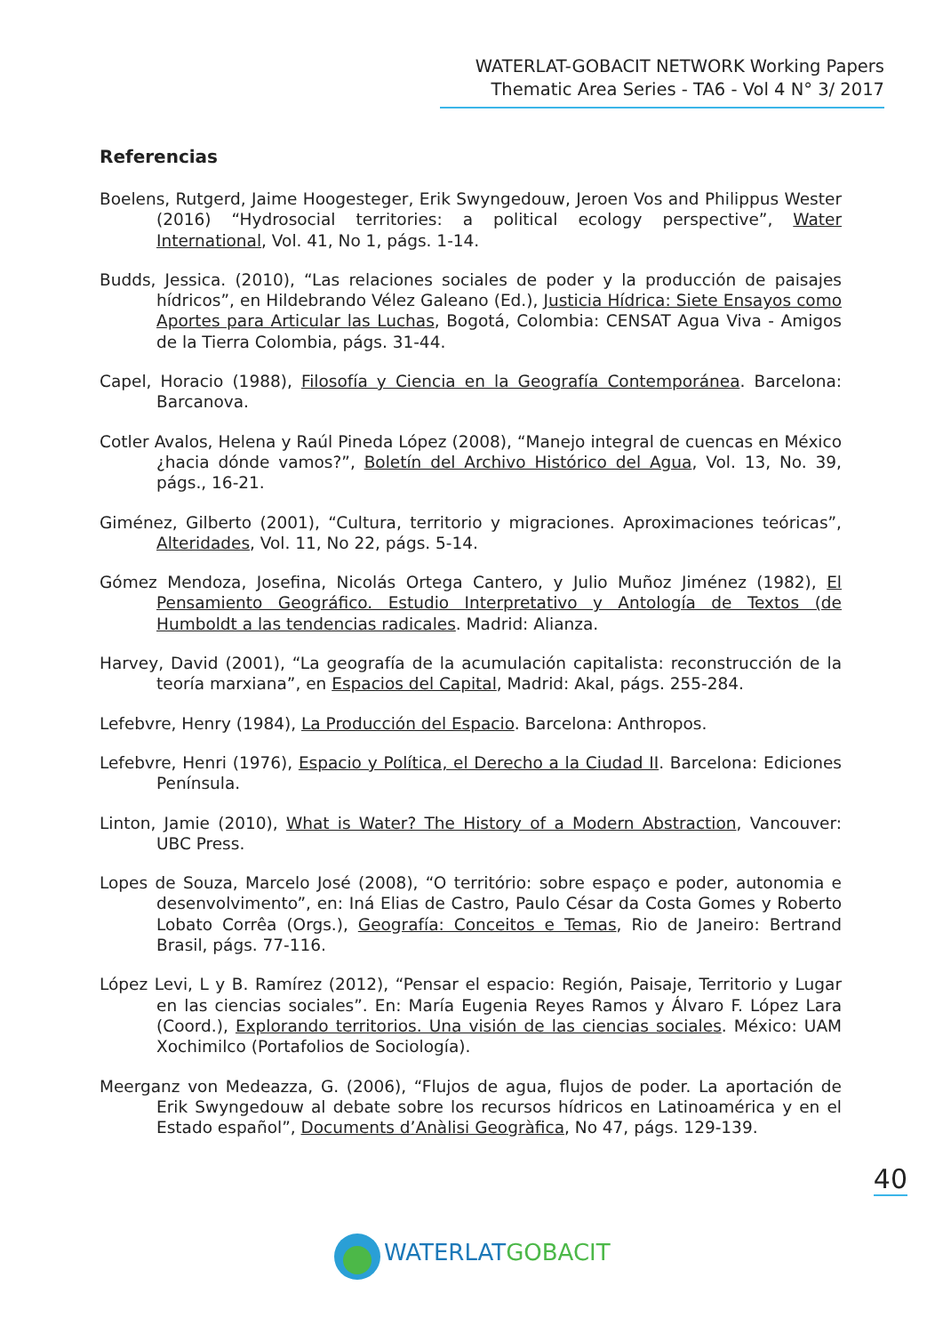WATERLAT-GOBACIT NETWORK Working Papers
Thematic Area Series - TA6 - Vol 4 N° 3/ 2017
Referencias
Boelens, Rutgerd, Jaime Hoogesteger, Erik Swyngedouw, Jeroen Vos and Philippus Wester (2016) “Hydrosocial territories: a political ecology perspective”, Water International, Vol. 41, No 1, págs. 1-14.
Budds, Jessica. (2010), “Las relaciones sociales de poder y la producción de paisajes hídricos”, en Hildebrando Vélez Galeano (Ed.), Justicia Hídrica: Siete Ensayos como Aportes para Articular las Luchas, Bogotá, Colombia: CENSAT Agua Viva - Amigos de la Tierra Colombia, págs. 31-44.
Capel, Horacio (1988), Filosofía y Ciencia en la Geografía Contemporánea. Barcelona: Barcanova.
Cotler Avalos, Helena y Raúl Pineda López (2008), “Manejo integral de cuencas en México ¿hacia dónde vamos?”, Boletín del Archivo Histórico del Agua, Vol. 13, No. 39, págs., 16-21.
Giménez, Gilberto (2001), “Cultura, territorio y migraciones. Aproximaciones teóricas”, Alteridades, Vol. 11, No 22, págs. 5-14.
Gómez Mendoza, Josefina, Nicolás Ortega Cantero, y Julio Muñoz Jiménez (1982), El Pensamiento Geográfico. Estudio Interpretativo y Antología de Textos (de Humboldt a las tendencias radicales. Madrid: Alianza.
Harvey, David (2001), “La geografía de la acumulación capitalista: reconstrucción de la teoría marxiana”, en Espacios del Capital, Madrid: Akal, págs. 255-284.
Lefebvre, Henry (1984), La Producción del Espacio. Barcelona: Anthropos.
Lefebvre, Henri (1976), Espacio y Política, el Derecho a la Ciudad II. Barcelona: Ediciones Península.
Linton, Jamie (2010), What is Water? The History of a Modern Abstraction, Vancouver: UBC Press.
Lopes de Souza, Marcelo José (2008), “O território: sobre espaço e poder, autonomia e desenvolvimento”, en: Iná Elias de Castro, Paulo César da Costa Gomes y Roberto Lobato Corrêa (Orgs.), Geografía: Conceitos e Temas, Rio de Janeiro: Bertrand Brasil, págs. 77-116.
López Levi, L y B. Ramírez (2012), “Pensar el espacio: Región, Paisaje, Territorio y Lugar en las ciencias sociales”. En: María Eugenia Reyes Ramos y Álvaro F. López Lara (Coord.), Explorando territorios. Una visión de las ciencias sociales. México: UAM Xochimilco (Portafolios de Sociología).
Meerganz von Medeazza, G. (2006), “Flujos de agua, flujos de poder. La aportación de Erik Swyngedouw al debate sobre los recursos hídricos en Latinoamérica y en el Estado español”, Documents d’Anàlisi Geogràfica, No 47, págs. 129-139.
40
WATERLAT GOBACIT